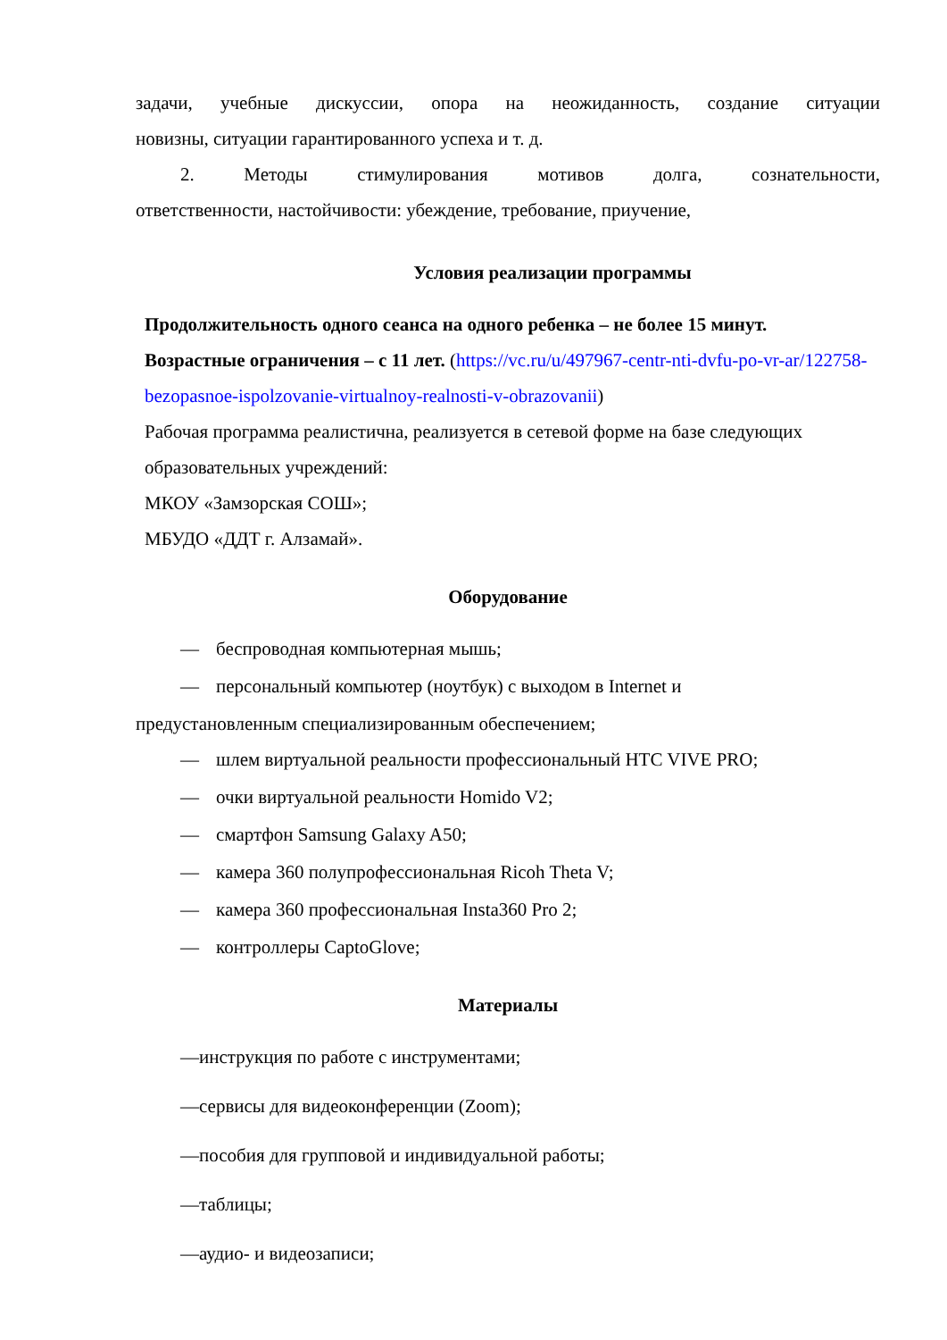задачи, учебные дискуссии, опора на неожиданность, создание ситуации
новизны, ситуации гарантированного успеха и т. д.
2. Методы стимулирования мотивов долга, сознательности,
ответственности, настойчивости: убеждение, требование, приучение,
Условия реализации программы
Продолжительность одного сеанса на одного ребенка – не более 15 минут.
Возрастные ограничения – с 11 лет. (https://vc.ru/u/497967-centr-nti-dvfu-po-vr-ar/122758-bezopasnoe-ispolzovanie-virtualnoy-realnosti-v-obrazovanii)
Рабочая программа реалистична, реализуется в сетевой форме на базе следующих образовательных учреждений:
МКОУ «Замзорская СОШ»;
МБУДО «ДДТ г. Алзамай».
Оборудование
— беспроводная компьютерная мышь;
— персональный компьютер (ноутбук) с выходом в Internet и
предустановленным специализированным обеспечением;
— шлем виртуальной реальности профессиональный HTC VIVE PRO;
— очки виртуальной реальности Homido V2;
— смартфон Samsung Galaxy A50;
— камера 360 полупрофессиональная Ricoh Theta V;
— камера 360 профессиональная Insta360 Pro 2;
— контроллеры CaptoGlove;
Материалы
—инструкция по работе с инструментами;
—сервисы для видеоконференции (Zoom);
—пособия для групповой и индивидуальной работы;
—таблицы;
—аудио- и видеозаписи;